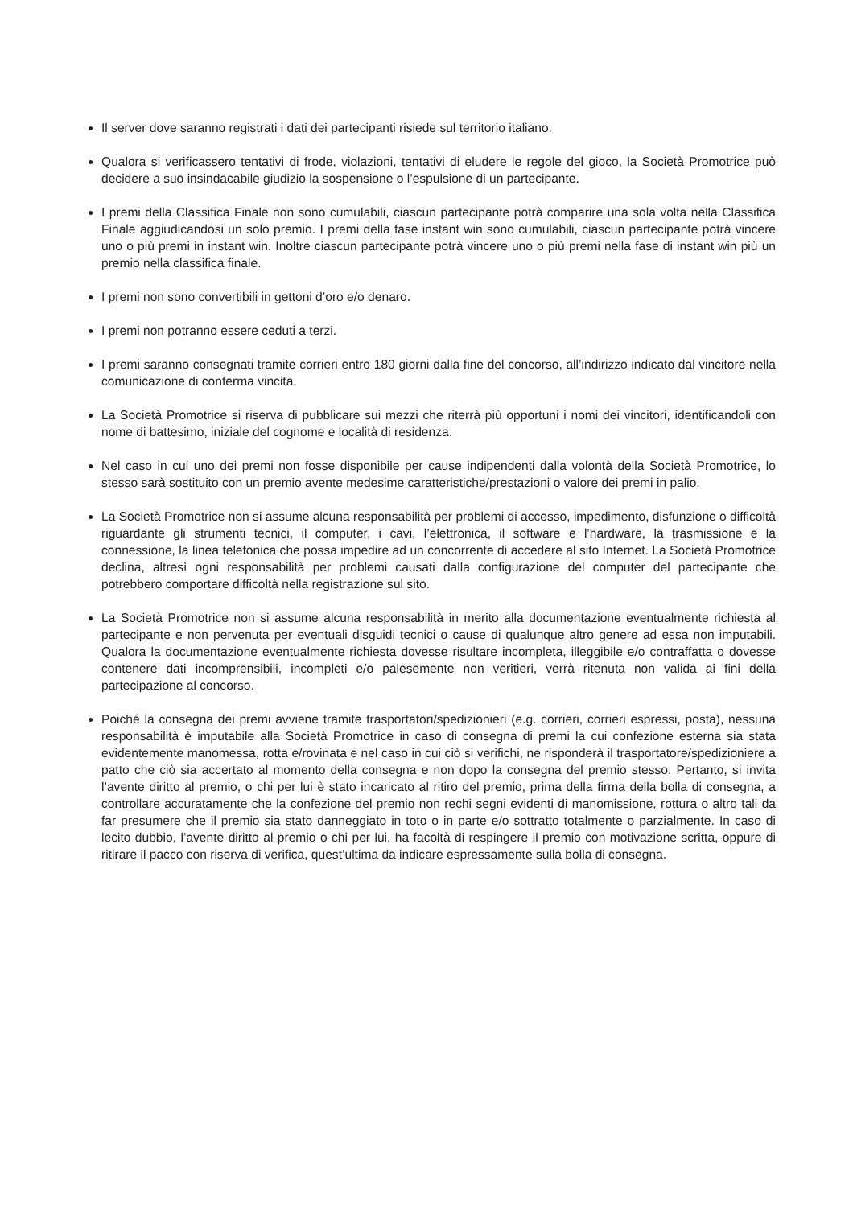Il server dove saranno registrati i dati dei partecipanti risiede sul territorio italiano.
Qualora si verificassero tentativi di frode, violazioni, tentativi di eludere le regole del gioco, la Società Promotrice può decidere a suo insindacabile giudizio la sospensione o l’espulsione di un partecipante.
I premi della Classifica Finale non sono cumulabili, ciascun partecipante potrà comparire una sola volta nella Classifica Finale aggiudicandosi un solo premio. I premi della fase instant win sono cumulabili, ciascun partecipante potrà vincere uno o più premi in instant win. Inoltre ciascun partecipante potrà vincere uno o più premi nella fase di instant win più un premio nella classifica finale.
I premi non sono convertibili in gettoni d’oro e/o denaro.
I premi non potranno essere ceduti a terzi.
I premi saranno consegnati tramite corrieri entro 180 giorni dalla fine del concorso, all’indirizzo indicato dal vincitore nella comunicazione di conferma vincita.
La Società Promotrice si riserva di pubblicare sui mezzi che riterrà più opportuni i nomi dei vincitori, identificandoli con nome di battesimo, iniziale del cognome e località di residenza.
Nel caso in cui uno dei premi non fosse disponibile per cause indipendenti dalla volontà della Società Promotrice, lo stesso sarà sostituito con un premio avente medesime caratteristiche/prestazioni o valore dei premi in palio.
La Società Promotrice non si assume alcuna responsabilità per problemi di accesso, impedimento, disfunzione o difficoltà riguardante gli strumenti tecnici, il computer, i cavi, l’elettronica, il software e l’hardware, la trasmissione e la connessione, la linea telefonica che possa impedire ad un concorrente di accedere al sito Internet. La Società Promotrice declina, altresì ogni responsabilità per problemi causati dalla configurazione del computer del partecipante che potrebbero comportare difficoltà nella registrazione sul sito.
La Società Promotrice non si assume alcuna responsabilità in merito alla documentazione eventualmente richiesta al partecipante e non pervenuta per eventuali disguidi tecnici o cause di qualunque altro genere ad essa non imputabili. Qualora la documentazione eventualmente richiesta dovesse risultare incompleta, illeggibile e/o contraffatta o dovesse contenere dati incomprensibili, incompleti e/o palesemente non veritieri, verrà ritenuta non valida ai fini della partecipazione al concorso.
Poiché la consegna dei premi avviene tramite trasportatori/spedizionieri (e.g. corrieri, corrieri espressi, posta), nessuna responsabilità è imputabile alla Società Promotrice in caso di consegna di premi la cui confezione esterna sia stata evidentemente manomessa, rotta e/rovinata e nel caso in cui ciò si verifichi, ne risponderà il trasportatore/spedizioniere a patto che ciò sia accertato al momento della consegna e non dopo la consegna del premio stesso. Pertanto, si invita l’avente diritto al premio, o chi per lui è stato incaricato al ritiro del premio, prima della firma della bolla di consegna, a controllare accuratamente che la confezione del premio non rechi segni evidenti di manomissione, rottura o altro tali da far presumere che il premio sia stato danneggiato in toto o in parte e/o sottratto totalmente o parzialmente. In caso di lecito dubbio, l’avente diritto al premio o chi per lui, ha facoltà di respingere il premio con motivazione scritta, oppure di ritirare il pacco con riserva di verifica, quest’ultima da indicare espressamente sulla bolla di consegna.